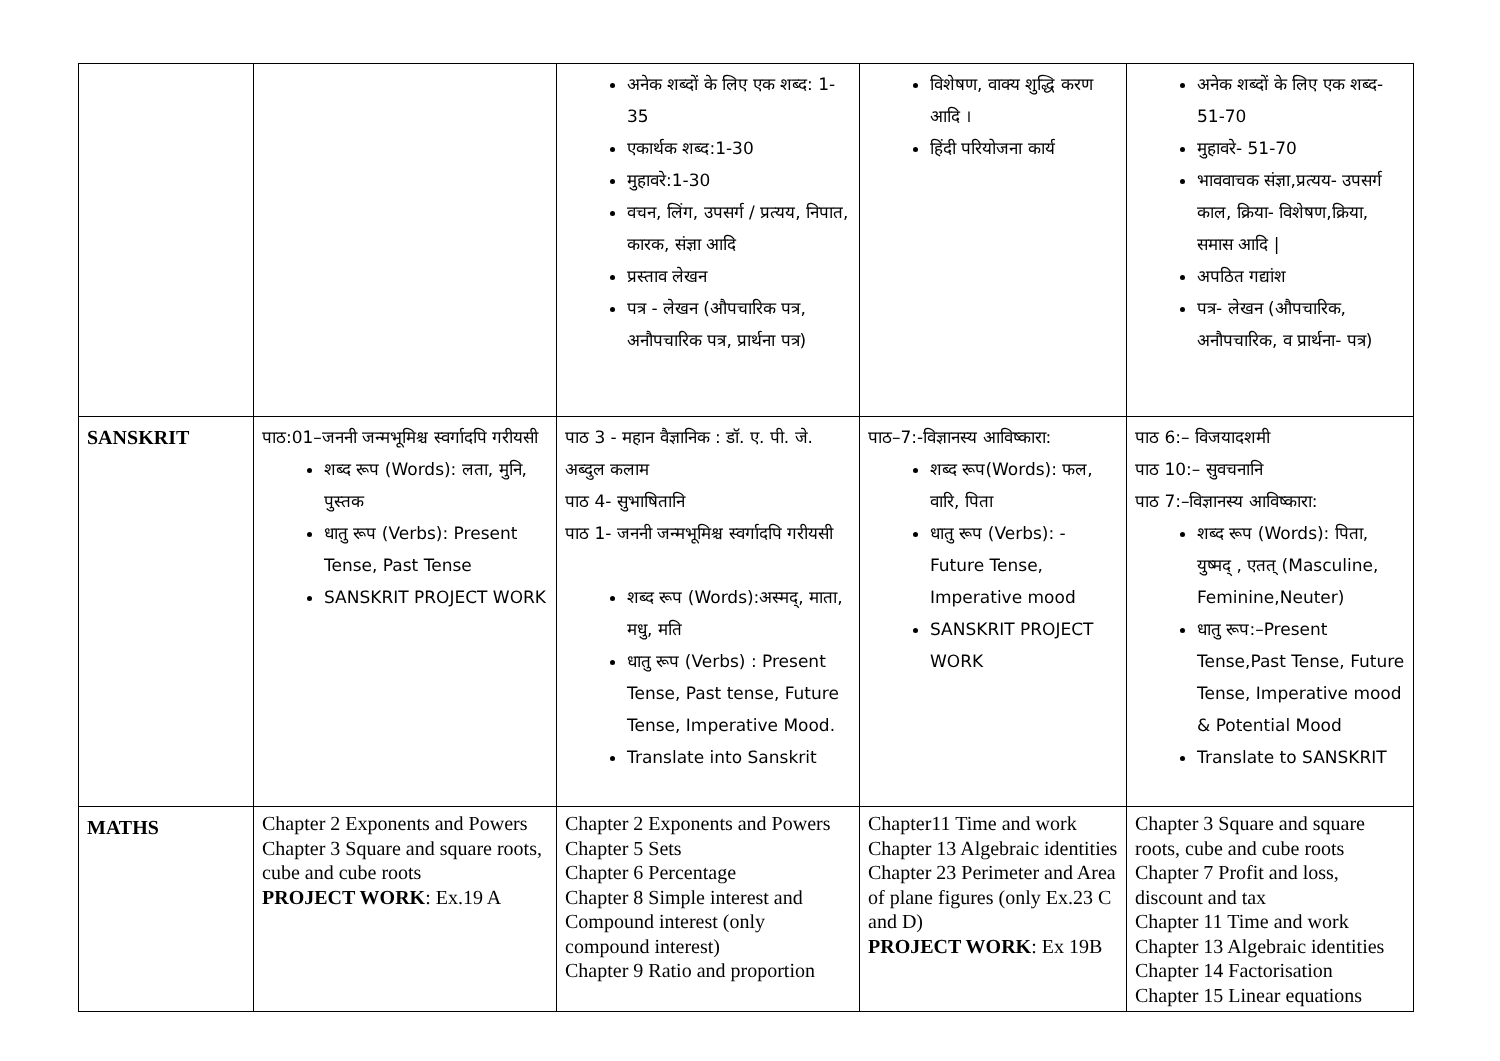| | | अनेक शब्दों के लिए एक शब्द: 1-35 एकार्थक शब्द:1-30 मुहावरे:1-30 वचन, लिंग, उपसर्ग / प्रत्यय, निपात, कारक, संज्ञा आदि प्रस्ताव लेखन पत्र - लेखन (औपचारिक पत्र, अनौपचारिक पत्र, प्रार्थना पत्र) | विशेषण, वाक्य शुद्धि करण आदि । हिंदी परियोजना कार्य | अनेक शब्दों के लिए एक शब्द- 51-70 मुहावरे- 51-70 भाववाचक संज्ञा,प्रत्यय- उपसर्ग काल, क्रिया- विशेषण,क्रिया, समास आदि / अपठित गद्यांश पत्र- लेखन (औपचारिक, अनौपचारिक, व प्रार्थना- पत्र) |
| SANSKRIT | पाठ:01–जननी जन्मभूमिश्च स्वर्गादपि गरीयसी शब्द रूप (Words): लता, मुनि, पुस्तक धातु रूप (Verbs): Present Tense, Past Tense SANSKRIT PROJECT WORK | पाठ 3 - महान वैज्ञानिक : डॉ. ए. पी. जे. अब्दुल कलाम पाठ 4- सुभाषितानि पाठ 1- जननी जन्मभूमिश्च स्वर्गादपि गरीयसी शब्द रूप (Words):अस्मद्, माता, मधु, मति धातु रूप (Verbs) : Present Tense, Past tense, Future Tense, Imperative Mood. Translate into Sanskrit | पाठ–7:-विज्ञानस्य आविष्कारा: शब्द रूप(Words): फल, वारि, पिता धातु रूप (Verbs): - Future Tense, Imperative mood SANSKRIT PROJECT WORK | पाठ 6:– विजयादशमी पाठ 10:– सुवचनानि पाठ 7:–विज्ञानस्य आविष्कारा: शब्द रूप (Words): पिता, युष्मद् , एतत् (Masculine, Feminine,Neuter) धातु रूप:–Present Tense,Past Tense, Future Tense, Imperative mood & Potential Mood Translate to SANSKRIT |
| MATHS | Chapter 2 Exponents and Powers Chapter 3 Square and square roots, cube and cube roots PROJECT WORK : Ex.19 A | Chapter 2 Exponents and Powers Chapter 5 Sets Chapter 6 Percentage Chapter 8 Simple interest and Compound interest (only compound interest) Chapter 9 Ratio and proportion | Chapter11 Time and work Chapter 13 Algebraic identities Chapter 23 Perimeter and Area of plane figures (only Ex.23 C and D) PROJECT WORK : Ex 19B | Chapter 3 Square and square roots, cube and cube roots Chapter 7 Profit and loss, discount and tax Chapter 11 Time and work Chapter 13 Algebraic identities Chapter 14 Factorisation Chapter 15 Linear equations |